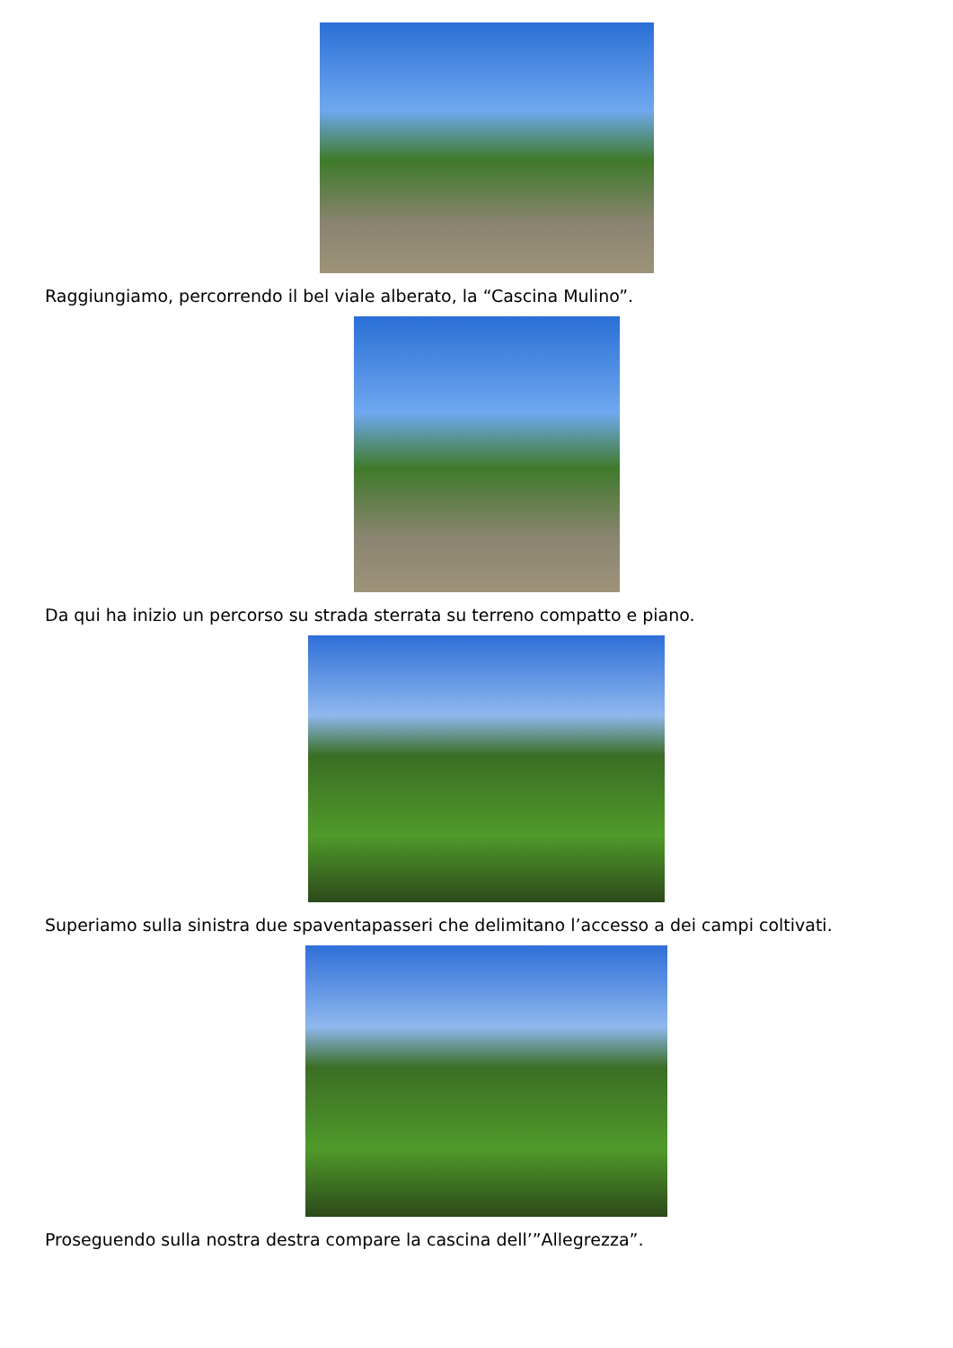Raggiungiamo, percorrendo il bel viale alberato, la “Cascina Mulino”.
Da qui ha inizio un percorso su strada sterrata su terreno compatto e piano.
Superiamo sulla sinistra due spaventapasseri che delimitano l’accesso a dei campi coltivati.
Proseguendo sulla nostra destra compare la cascina dell’”Allegrezza”.